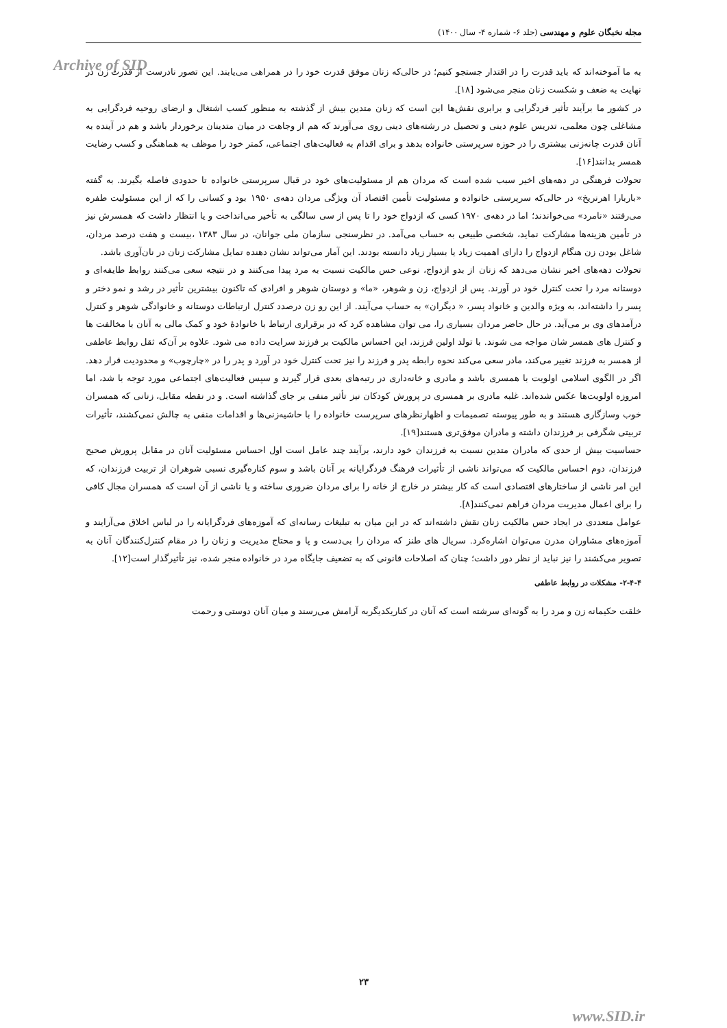مجله نخبگان علوم و مهندسی (جلد ۶- شماره ۴- سال ۱۴۰۰)
Archive of SID
به ما آموخته‌اند که باید قدرت را در اقتدار جستجو کنیم؛ در حالی‌که زنان موفق قدرت خود را در همراهی می‌یابند. این تصور نادرست از قدرت زن در نهایت به ضعف و شکست زنان منجر می‌شود [۱۸].
در کشور ما برآیند تأثیر فردگرایی و برابری نقش‌ها این است که زنان متدین بیش از گذشته به منظور کسب اشتغال و ارضای روحیه فردگرایی به مشاغلی چون معلمی، تدریس علوم دینی و تحصیل در رشته‌های دینی روی می‌آورند که هم از وجاهت در میان متدینان برخوردار باشد و هم در آینده به آنان قدرت چانه‌زنی بیشتری را در حوزه سرپرستی خانواده بدهد و برای اقدام به فعالیت‌های اجتماعی، کمتر خود را موظف به هماهنگی و کسب رضایت همسر بدانند[۱۶].
تحولات فرهنگی در دهه‌های اخیر سبب شده است که مردان هم از مسئولیت‌های خود در قبال سرپرستی خانواده تا حدودی فاصله بگیرند. به گفته «باربارا اهرنریخ» در حالی‌که سرپرستی خانواده و مسئولیت تأمین اقتصاد آن ویژگی مردان دهه‌ی ۱۹۵۰ بود و کسانی را که از این مسئولیت طفره می‌رفتند «نامرد» می‌خواندند؛ اما در دهه‌ی ۱۹۷۰ کسی که ازدواج خود را تا پس از سی سالگی به تأخیر می‌انداخت و یا انتظار داشت که همسرش نیز در تأمین هزینه‌ها مشارکت نماید، شخصی طبیعی به حساب می‌آمد. در نظرسنجی سازمان ملی جوانان، در سال ۱۳۸۳ ،بیست و هفت درصد مردان، شاغل بودن زن هنگام ازدواج را دارای اهمیت زیاد یا بسیار زیاد دانسته بودند. این آمار می‌تواند نشان دهنده تمایل مشارکت زنان در نان‌آوری باشد.
تحولات دهه‌های اخیر نشان می‌دهد که زنان از بدو ازدواج، نوعی حس مالکیت نسبت به مرد پیدا می‌کنند و در نتیجه سعی می‌کنند روابط طایفه‌ای و دوستانه مرد را تحت کنترل خود در آورند. پس از ازدواج، زن و شوهر، «ما» و دوستان شوهر و افرادی که تاکنون بیشترین تأثیر در رشد و نمو دختر و پسر را داشته‌اند، به ویژه والدین و خانواد پسر، « دیگران» به حساب می‌آیند. از این رو زن درصدد کنترل ارتباطات دوستانه و خانوادگی شوهر و کنترل درآمدهای وی بر می‌آید. در حال حاضر مردان بسیاری را، می توان مشاهده کرد که در برقراری ارتباط با خانوادهٔ خود و کمک مالی به آنان با مخالفت ها و کنترل های همسر شان مواجه می شوند. با تولد اولین فرزند، این احساس مالکیت بر فرزند سرایت داده می شود. علاوه بر آن‌که ثقل روابط عاطفی از همسر به فرزند تغییر می‌کند، مادر سعی می‌کند نحوه رابطه پدر و فرزند را نیز تحت کنترل خود در آورد و پدر را در «چارچوب» و محدودیت قرار دهد. اگر در الگوی اسلامی اولویت با همسری باشد و مادری و خانه‌داری در رتبه‌های بعدی قرار گیرند و سپس فعالیت‌های اجتماعی مورد توجه با شد، اما امروزه اولویت‌ها عکس شده‌اند. غلبه مادری بر همسری در پرورش کودکان نیز تأثیر منفی بر جای گذاشته است. و در نقطه مقابل، زنانی که همسران خوب وسازگاری هستند و به طور پیوسته تصمیمات و اظهارنظرهای سرپرست خانواده را با حاشیه‌زنی‌ها و اقدامات منفی به چالش نمی‌کشند، تأثیرات تربیتی شگرفی بر فرزندان داشته و مادران موفق‌تری هستند[۱۹].
حساسیت بیش از حدی که مادران متدین نسبت به فرزندان خود دارند، برآیند چند عامل است اول احساس مسئولیت آنان در مقابل پرورش صحیح فرزندان، دوم احساس مالکیت که می‌تواند ناشی از تأثیرات فرهنگ فردگرایانه بر آنان باشد و سوم کناره‌گیری نسبی شوهران از تربیت فرزندان، که این امر ناشی از ساختارهای اقتصادی است که کار بیشتر در خارج از خانه را برای مردان ضروری ساخته و یا ناشی از آن است که همسران مجال کافی را برای اعمال مدیریت مردان فراهم نمی‌کنند[۸].
عوامل متعددی در ایجاد حس مالکیت زنان نقش داشته‌اند که در این میان به تبلیغات رسانه‌ای که آموزه‌های فردگرایانه را در لباس اخلاق می‌آرایند و آموزه‌های مشاوران مدرن می‌توان اشاره‌کرد. سریال های طنز که مردان را بی‌دست و پا و محتاج مدیریت و زنان را در مقام کنترل‌کنندگان آنان به تصویر می‌کشند را نیز نباید از نظر دور داشت؛ چنان که اصلاحات قانونی که به تضعیف جایگاه مرد در خانواده منجر شده، نیز تأثیرگذار است[۱۲].
۲-۴-۴- مشکلات در روابط عاطفی
خلقت حکیمانه زن و مرد را به گونه‌ای سرشته است که آنان در کناریکدیگربه آرامش می‌رسند و میان آنان دوستی و رحمت
۲۳
www.SID.ir